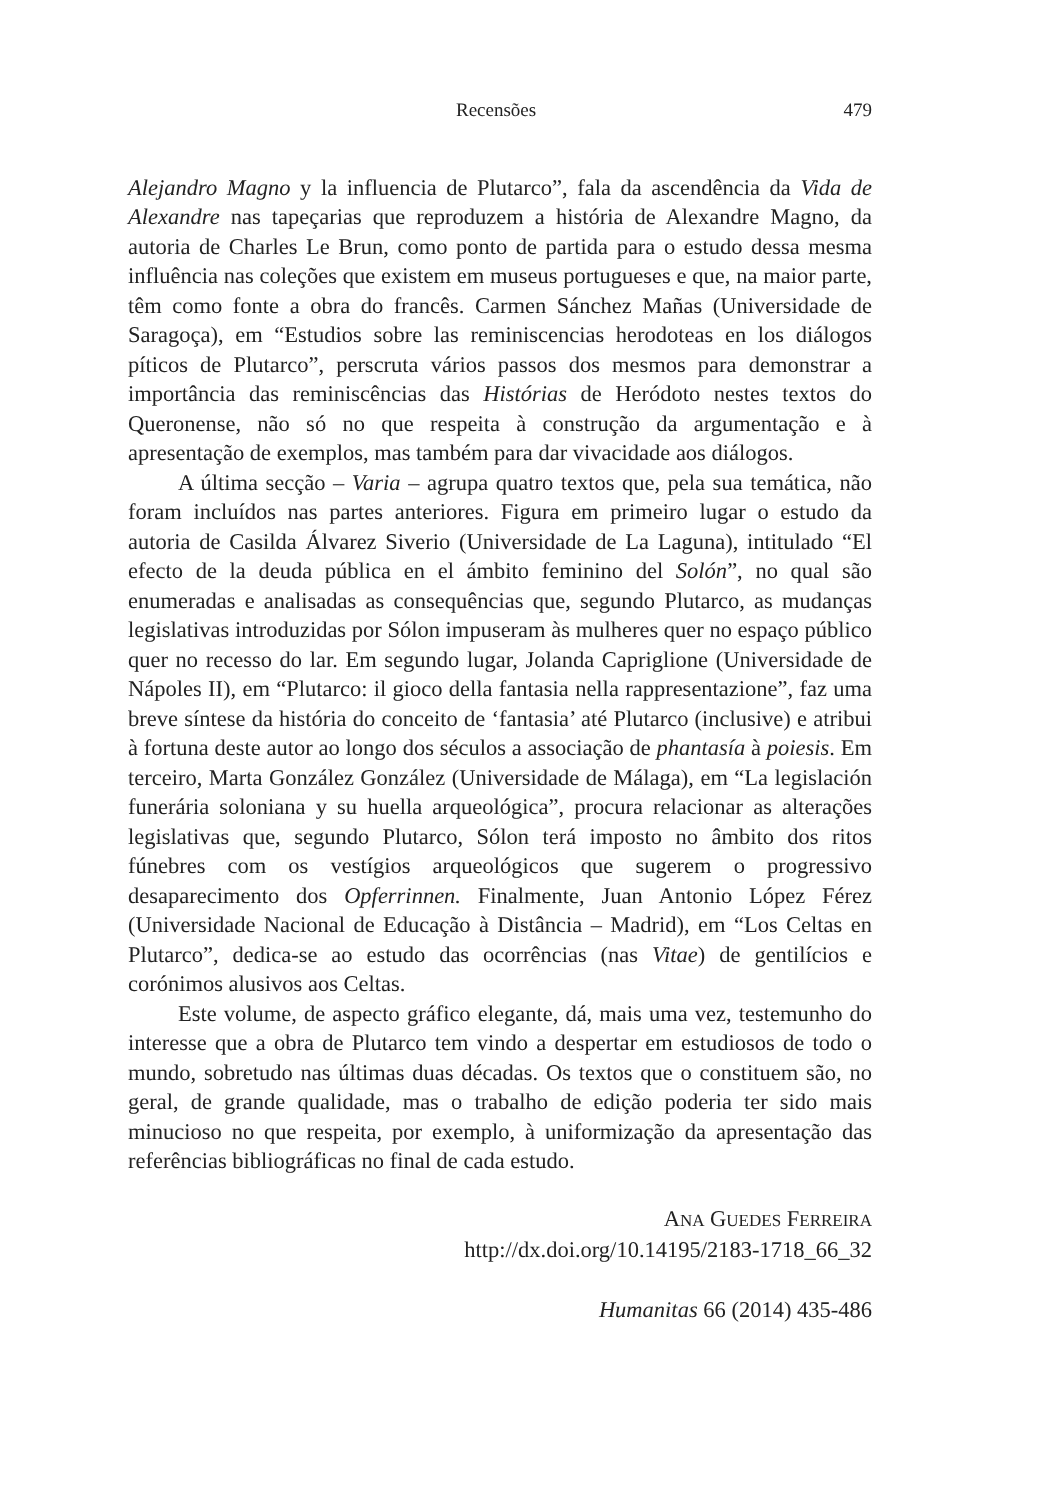Recensões 479
Alejandro Magno y la influencia de Plutarco”, fala da ascendência da Vida de Alexandre nas tapeçarias que reproduzem a história de Alexandre Magno, da autoria de Charles Le Brun, como ponto de partida para o estudo dessa mesma influência nas coleções que existem em museus portugueses e que, na maior parte, têm como fonte a obra do francês. Carmen Sánchez Mañas (Universidade de Saragoça), em “Estudios sobre las reminiscencias herodoteas en los diálogos píticos de Plutarco”, perscruta vários passos dos mesmos para demonstrar a importância das reminiscências das Histórias de Heródoto nestes textos do Queronense, não só no que respeita à construção da argumentação e à apresentação de exemplos, mas também para dar vivacidade aos diálogos.
A última secção – Varia – agrupa quatro textos que, pela sua temática, não foram incluídos nas partes anteriores. Figura em primeiro lugar o estudo da autoria de Casilda Álvarez Siverio (Universidade de La Laguna), intitulado “El efecto de la deuda pública en el ámbito feminino del Solón”, no qual são enumeradas e analisadas as consequências que, segundo Plutarco, as mudanças legislativas introduzidas por Sólon impuseram às mulheres quer no espaço público quer no recesso do lar. Em segundo lugar, Jolanda Capriglione (Universidade de Nápoles II), em “Plutarco: il gioco della fantasia nella rappresentazione”, faz uma breve síntese da história do conceito de ‘fantasia’ até Plutarco (inclusive) e atribui à fortuna deste autor ao longo dos séculos a associação de phantasía à poiesis. Em terceiro, Marta González González (Universidade de Málaga), em “La legislación funerária soloniana y su huella arqueológica”, procura relacionar as alterações legislativas que, segundo Plutarco, Sólon terá imposto no âmbito dos ritos fúnebres com os vestígios arqueológicos que sugerem o progressivo desaparecimento dos Opferrinnen. Finalmente, Juan Antonio López Férez (Universidade Nacional de Educação à Distância – Madrid), em “Los Celtas en Plutarco”, dedica-se ao estudo das ocorrências (nas Vitae) de gentilícios e corónimos alusivos aos Celtas.
Este volume, de aspecto gráfico elegante, dá, mais uma vez, testemunho do interesse que a obra de Plutarco tem vindo a despertar em estudiosos de todo o mundo, sobretudo nas últimas duas décadas. Os textos que o constituem são, no geral, de grande qualidade, mas o trabalho de edição poderia ter sido mais minucioso no que respeita, por exemplo, à uniformização da apresentação das referências bibliográficas no final de cada estudo.
ANA GUEDES FERREIRA
http://dx.doi.org/10.14195/2183-1718_66_32
Humanitas 66 (2014) 435-486